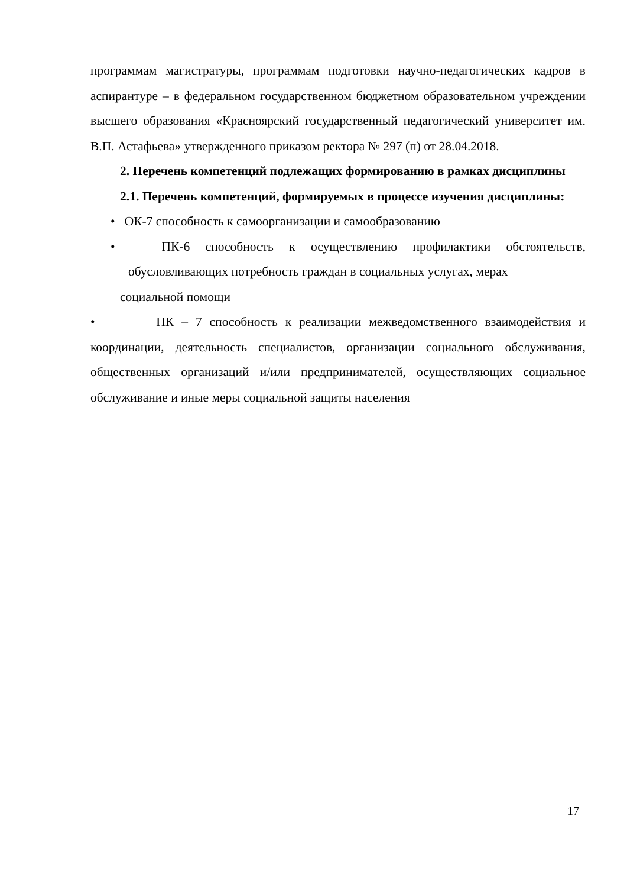программам магистратуры, программам подготовки научно-педагогических кадров в аспирантуре – в федеральном государственном бюджетном образовательном учреждении высшего образования «Красноярский государственный педагогический университет им. В.П. Астафьева» утвержденного приказом ректора № 297 (п) от 28.04.2018.
2. Перечень компетенций подлежащих формированию в рамках дисциплины
2.1. Перечень компетенций, формируемых в процессе изучения дисциплины:
• ОК-7 способность к самоорганизации и самообразованию
• ПК-6 способность к осуществлению профилактики обстоятельств, обусловливающих потребность граждан в социальных услугах, мерах
социальной помощи
• ПК – 7 способность к реализации межведомственного взаимодействия и координации, деятельность специалистов, организации социального обслуживания, общественных организаций и/или предпринимателей, осуществляющих социальное обслуживание и иные меры социальной защиты населения
17